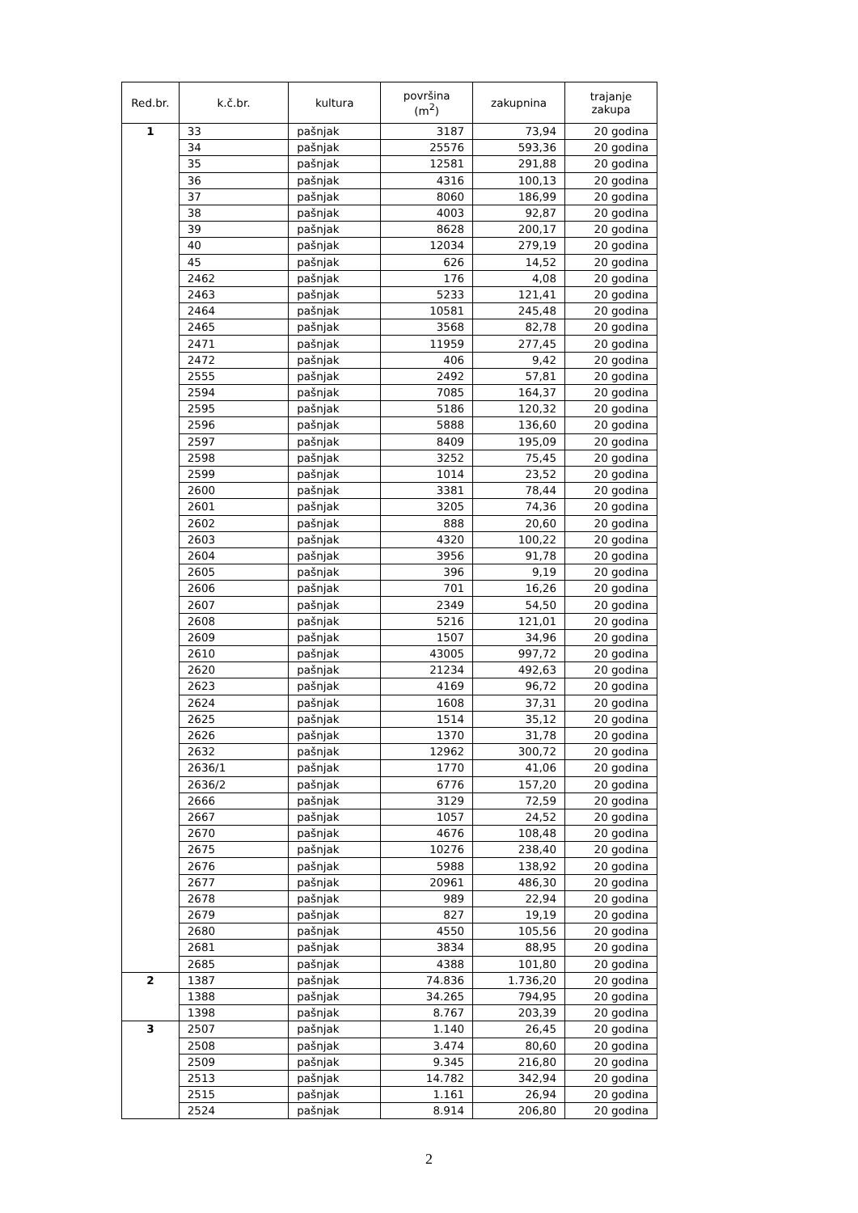| Red.br. | k.č.br. | kultura | površina (m<sup>2</sup>) | zakupnina | trajanje zakupa |
| --- | --- | --- | --- | --- | --- |
| 1 | 33 | pašnjak | 3187 | 73,94 | 20 godina |
| | 34 | pašnjak | 25576 | 593,36 | 20 godina |
| | 35 | pašnjak | 12581 | 291,88 | 20 godina |
| | 36 | pašnjak | 4316 | 100,13 | 20 godina |
| | 37 | pašnjak | 8060 | 186,99 | 20 godina |
| | 38 | pašnjak | 4003 | 92,87 | 20 godina |
| | 39 | pašnjak | 8628 | 200,17 | 20 godina |
| | 40 | pašnjak | 12034 | 279,19 | 20 godina |
| | 45 | pašnjak | 626 | 14,52 | 20 godina |
| | 2462 | pašnjak | 176 | 4,08 | 20 godina |
| | 2463 | pašnjak | 5233 | 121,41 | 20 godina |
| | 2464 | pašnjak | 10581 | 245,48 | 20 godina |
| | 2465 | pašnjak | 3568 | 82,78 | 20 godina |
| | 2471 | pašnjak | 11959 | 277,45 | 20 godina |
| | 2472 | pašnjak | 406 | 9,42 | 20 godina |
| | 2555 | pašnjak | 2492 | 57,81 | 20 godina |
| | 2594 | pašnjak | 7085 | 164,37 | 20 godina |
| | 2595 | pašnjak | 5186 | 120,32 | 20 godina |
| | 2596 | pašnjak | 5888 | 136,60 | 20 godina |
| | 2597 | pašnjak | 8409 | 195,09 | 20 godina |
| | 2598 | pašnjak | 3252 | 75,45 | 20 godina |
| | 2599 | pašnjak | 1014 | 23,52 | 20 godina |
| | 2600 | pašnjak | 3381 | 78,44 | 20 godina |
| | 2601 | pašnjak | 3205 | 74,36 | 20 godina |
| | 2602 | pašnjak | 888 | 20,60 | 20 godina |
| | 2603 | pašnjak | 4320 | 100,22 | 20 godina |
| | 2604 | pašnjak | 3956 | 91,78 | 20 godina |
| | 2605 | pašnjak | 396 | 9,19 | 20 godina |
| | 2606 | pašnjak | 701 | 16,26 | 20 godina |
| | 2607 | pašnjak | 2349 | 54,50 | 20 godina |
| | 2608 | pašnjak | 5216 | 121,01 | 20 godina |
| | 2609 | pašnjak | 1507 | 34,96 | 20 godina |
| | 2610 | pašnjak | 43005 | 997,72 | 20 godina |
| | 2620 | pašnjak | 21234 | 492,63 | 20 godina |
| | 2623 | pašnjak | 4169 | 96,72 | 20 godina |
| | 2624 | pašnjak | 1608 | 37,31 | 20 godina |
| | 2625 | pašnjak | 1514 | 35,12 | 20 godina |
| | 2626 | pašnjak | 1370 | 31,78 | 20 godina |
| | 2632 | pašnjak | 12962 | 300,72 | 20 godina |
| | 2636/1 | pašnjak | 1770 | 41,06 | 20 godina |
| | 2636/2 | pašnjak | 6776 | 157,20 | 20 godina |
| | 2666 | pašnjak | 3129 | 72,59 | 20 godina |
| | 2667 | pašnjak | 1057 | 24,52 | 20 godina |
| | 2670 | pašnjak | 4676 | 108,48 | 20 godina |
| | 2675 | pašnjak | 10276 | 238,40 | 20 godina |
| | 2676 | pašnjak | 5988 | 138,92 | 20 godina |
| | 2677 | pašnjak | 20961 | 486,30 | 20 godina |
| | 2678 | pašnjak | 989 | 22,94 | 20 godina |
| | 2679 | pašnjak | 827 | 19,19 | 20 godina |
| | 2680 | pašnjak | 4550 | 105,56 | 20 godina |
| | 2681 | pašnjak | 3834 | 88,95 | 20 godina |
| | 2685 | pašnjak | 4388 | 101,80 | 20 godina |
| 2 | 1387 | pašnjak | 74.836 | 1.736,20 | 20 godina |
| | 1388 | pašnjak | 34.265 | 794,95 | 20 godina |
| | 1398 | pašnjak | 8.767 | 203,39 | 20 godina |
| 3 | 2507 | pašnjak | 1.140 | 26,45 | 20 godina |
| | 2508 | pašnjak | 3.474 | 80,60 | 20 godina |
| | 2509 | pašnjak | 9.345 | 216,80 | 20 godina |
| | 2513 | pašnjak | 14.782 | 342,94 | 20 godina |
| | 2515 | pašnjak | 1.161 | 26,94 | 20 godina |
| | 2524 | pašnjak | 8.914 | 206,80 | 20 godina |
2